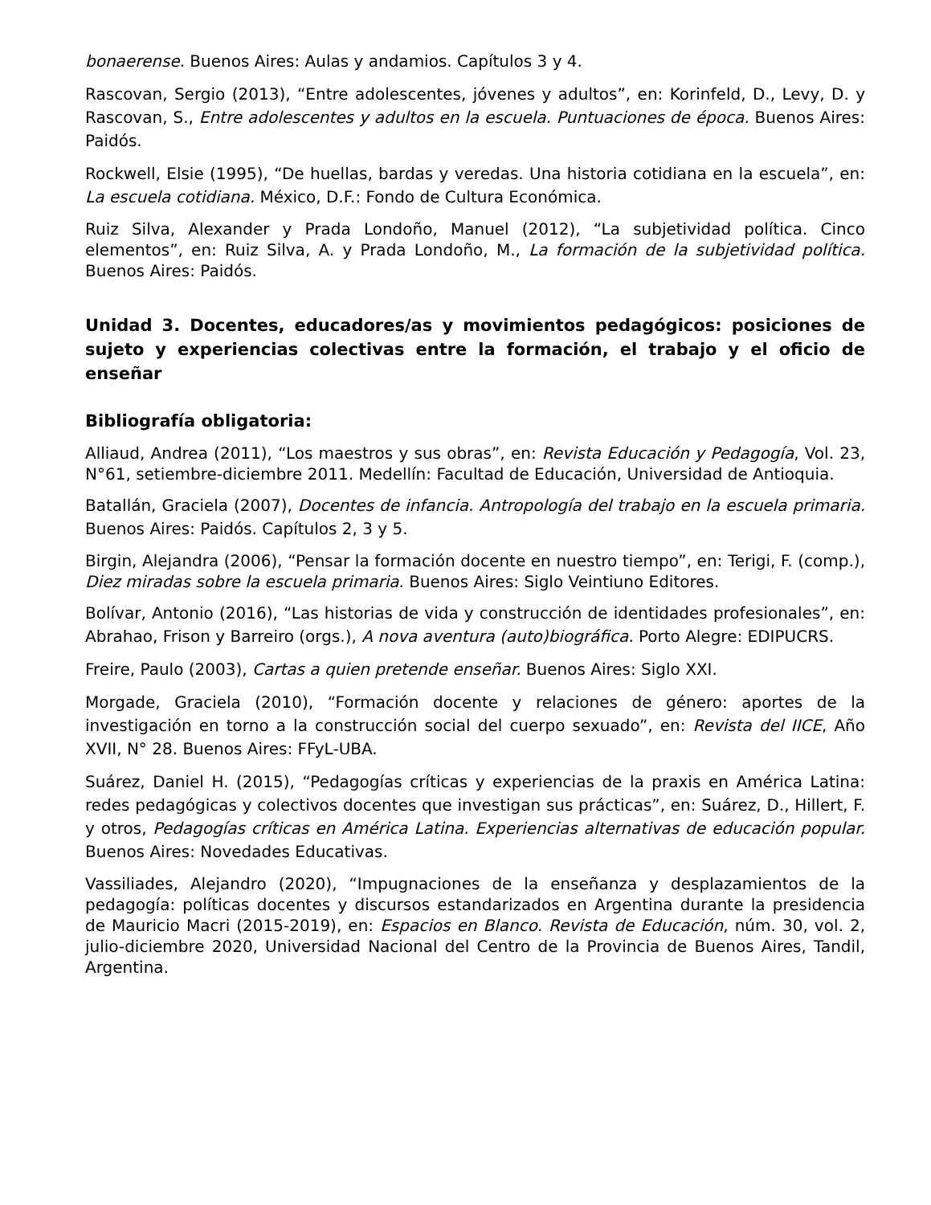bonaerense. Buenos Aires: Aulas y andamios. Capítulos 3 y 4.
Rascovan, Sergio (2013), “Entre adolescentes, jóvenes y adultos”, en: Korinfeld, D., Levy, D. y Rascovan, S., Entre adolescentes y adultos en la escuela. Puntuaciones de época. Buenos Aires: Paidós.
Rockwell, Elsie (1995), “De huellas, bardas y veredas. Una historia cotidiana en la escuela”, en: La escuela cotidiana. México, D.F.: Fondo de Cultura Económica.
Ruiz Silva, Alexander y Prada Londoño, Manuel (2012), “La subjetividad política. Cinco elementos”, en: Ruiz Silva, A. y Prada Londoño, M., La formación de la subjetividad política. Buenos Aires: Paidós.
Unidad 3. Docentes, educadores/as y movimientos pedagógicos: posiciones de sujeto y experiencias colectivas entre la formación, el trabajo y el oficio de enseñar
Bibliografía obligatoria:
Alliaud, Andrea (2011), “Los maestros y sus obras”, en: Revista Educación y Pedagogía, Vol. 23, N°61, setiembre-diciembre 2011. Medellín: Facultad de Educación, Universidad de Antioquia.
Batallán, Graciela (2007), Docentes de infancia. Antropología del trabajo en la escuela primaria. Buenos Aires: Paidós. Capítulos 2, 3 y 5.
Birgin, Alejandra (2006), “Pensar la formación docente en nuestro tiempo”, en: Terigi, F. (comp.), Diez miradas sobre la escuela primaria. Buenos Aires: Siglo Veintiuno Editores.
Bolívar, Antonio (2016), “Las historias de vida y construcción de identidades profesionales”, en: Abrahao, Frison y Barreiro (orgs.), A nova aventura (auto)biográfica. Porto Alegre: EDIPUCRS.
Freire, Paulo (2003), Cartas a quien pretende enseñar. Buenos Aires: Siglo XXI.
Morgade, Graciela (2010), “Formación docente y relaciones de género: aportes de la investigación en torno a la construcción social del cuerpo sexuado”, en: Revista del IICE, Año XVII, N° 28. Buenos Aires: FFyL-UBA.
Suárez, Daniel H. (2015), “Pedagogías críticas y experiencias de la praxis en América Latina: redes pedagógicas y colectivos docentes que investigan sus prácticas”, en: Suárez, D., Hillert, F. y otros, Pedagogías críticas en América Latina. Experiencias alternativas de educación popular. Buenos Aires: Novedades Educativas.
Vassiliades, Alejandro (2020), “Impugnaciones de la enseñanza y desplazamientos de la pedagogía: políticas docentes y discursos estandarizados en Argentina durante la presidencia de Mauricio Macri (2015-2019), en: Espacios en Blanco. Revista de Educación, núm. 30, vol. 2, julio-diciembre 2020, Universidad Nacional del Centro de la Provincia de Buenos Aires, Tandil, Argentina.